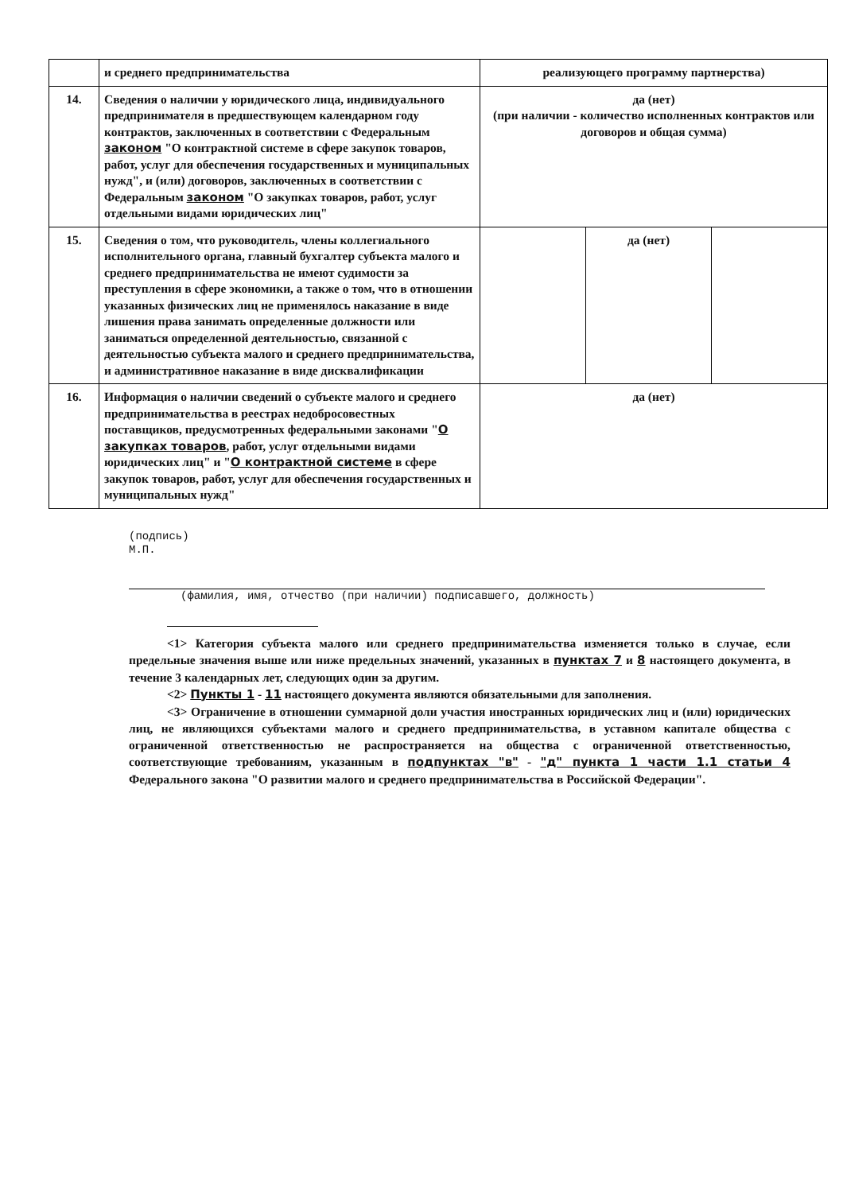| | и среднего предпринимательства | реализующего программу партнерства) | | |
| 14. | Сведения о наличии у юридического лица, индивидуального предпринимателя в предшествующем календарном году контрактов, заключенных в соответствии с Федеральным законом "О контрактной системе в сфере закупок товаров, работ, услуг для обеспечения государственных и муниципальных нужд", и (или) договоров, заключенных в соответствии с Федеральным законом "О закупках товаров, работ, услуг отдельными видами юридических лиц" | да (нет) (при наличии - количество исполненных контрактов или договоров и общая сумма) | | |
| 15. | Сведения о том, что руководитель, члены коллегиального исполнительного органа, главный бухгалтер субъекта малого и среднего предпринимательства не имеют судимости за преступления в сфере экономики, а также о том, что в отношении указанных физических лиц не применялось наказание в виде лишения права занимать определенные должности или заниматься определенной деятельностью, связанной с деятельностью субъекта малого и среднего предпринимательства, и административное наказание в виде дисквалификации | | да (нет) | |
| 16. | Информация о наличии сведений о субъекте малого и среднего предпринимательства в реестрах недобросовестных поставщиков, предусмотренных федеральными законами " О закупках товаров , работ, услуг отдельными видами юридических лиц" и " О контрактной системе в сфере закупок товаров, работ, услуг для обеспечения государственных и муниципальных нужд" | да (нет) | | |
(подпись)
М.П.
(фамилия, имя, отчество (при наличии) подписавшего, должность)
<1> Категория субъекта малого или среднего предпринимательства изменяется только в случае, если предельные значения выше или ниже предельных значений, указанных в пунктах 7 и 8 настоящего документа, в течение 3 календарных лет, следующих один за другим.
<2> Пункты 1 - 11 настоящего документа являются обязательными для заполнения.
<3> Ограничение в отношении суммарной доли участия иностранных юридических лиц и (или) юридических лиц, не являющихся субъектами малого и среднего предпринимательства, в уставном капитале общества с ограниченной ответственностью не распространяется на общества с ограниченной ответственностью, соответствующие требованиям, указанным в подпунктах "в" - "д" пункта 1 части 1.1 статьи 4 Федерального закона "О развитии малого и среднего предпринимательства в Российской Федерации".